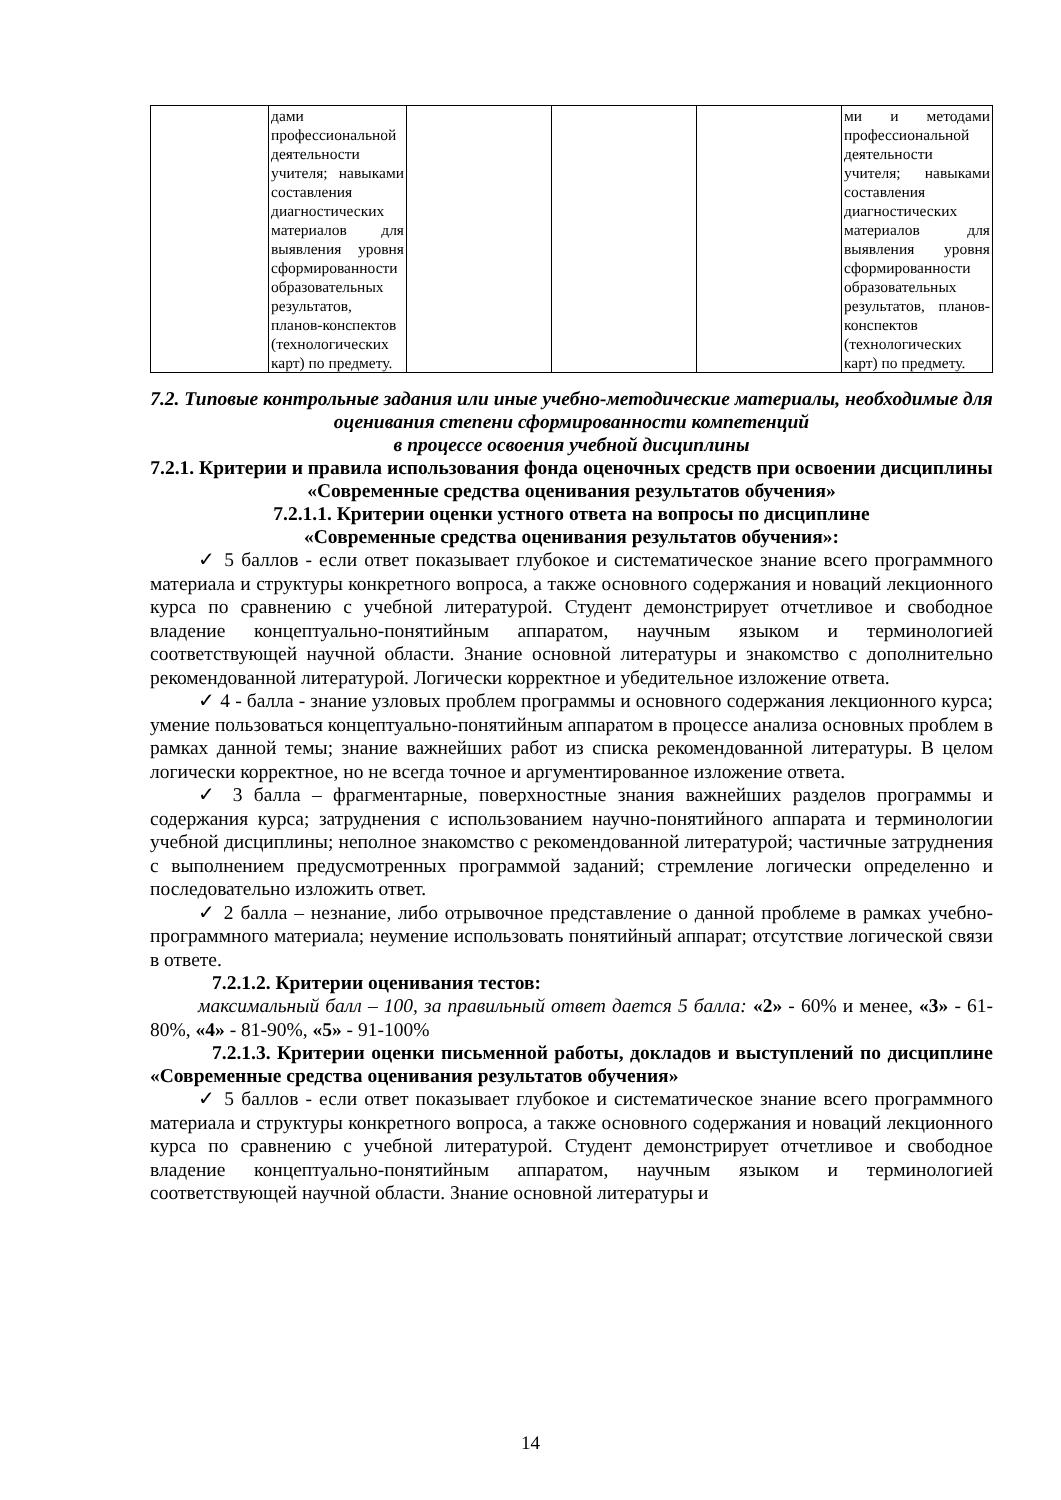| | дами профессиональной деятельности учителя; навыками составления диагностических материалов для выявления уровня сформированности образовательных результатов, планов-конспектов (технологических карт) по предмету. | | | | ми и методами профессиональной деятельности учителя; навыками составления диагностических материалов для выявления уровня сформированности образовательных результатов, планов-конспектов (технологических карт) по предмету. |
7.2. Типовые контрольные задания или иные учебно-методические материалы, необходимые для оценивания степени сформированности компетенций
в процессе освоения учебной дисциплины
7.2.1. Критерии и правила использования фонда оценочных средств при освоении дисциплины «Современные средства оценивания результатов обучения»
7.2.1.1. Критерии оценки устного ответа на вопросы по дисциплине
«Современные средства оценивания результатов обучения»:
✓ 5 баллов - если ответ показывает глубокое и систематическое знание всего программного материала и структуры конкретного вопроса, а также основного содержания и новаций лекционного курса по сравнению с учебной литературой. Студент демонстрирует отчетливое и свободное владение концептуально-понятийным аппаратом, научным языком и терминологией соответствующей научной области. Знание основной литературы и знакомство с дополнительно рекомендованной литературой. Логически корректное и убедительное изложение ответа.
✓ 4 - балла - знание узловых проблем программы и основного содержания лекционного курса; умение пользоваться концептуально-понятийным аппаратом в процессе анализа основных проблем в рамках данной темы; знание важнейших работ из списка рекомендованной литературы. В целом логически корректное, но не всегда точное и аргументированное изложение ответа.
✓ 3 балла – фрагментарные, поверхностные знания важнейших разделов программы и содержания курса; затруднения с использованием научно-понятийного аппарата и терминологии учебной дисциплины; неполное знакомство с рекомендованной литературой; частичные затруднения с выполнением предусмотренных программой заданий; стремление логически определенно и последовательно изложить ответ.
✓ 2 балла – незнание, либо отрывочное представление о данной проблеме в рамках учебно-программного материала; неумение использовать понятийный аппарат; отсутствие логической связи в ответе.
7.2.1.2. Критерии оценивания тестов:
максимальный балл – 100, за правильный ответ дается 5 балла: «2» - 60% и менее, «3» - 61-80%, «4» - 81-90%, «5» - 91-100%
7.2.1.3. Критерии оценки письменной работы, докладов и выступлений по дисциплине «Современные средства оценивания результатов обучения»
✓ 5 баллов - если ответ показывает глубокое и систематическое знание всего программного материала и структуры конкретного вопроса, а также основного содержания и новаций лекционного курса по сравнению с учебной литературой. Студент демонстрирует отчетливое и свободное владение концептуально-понятийным аппаратом, научным языком и терминологией соответствующей научной области. Знание основной литературы и
14